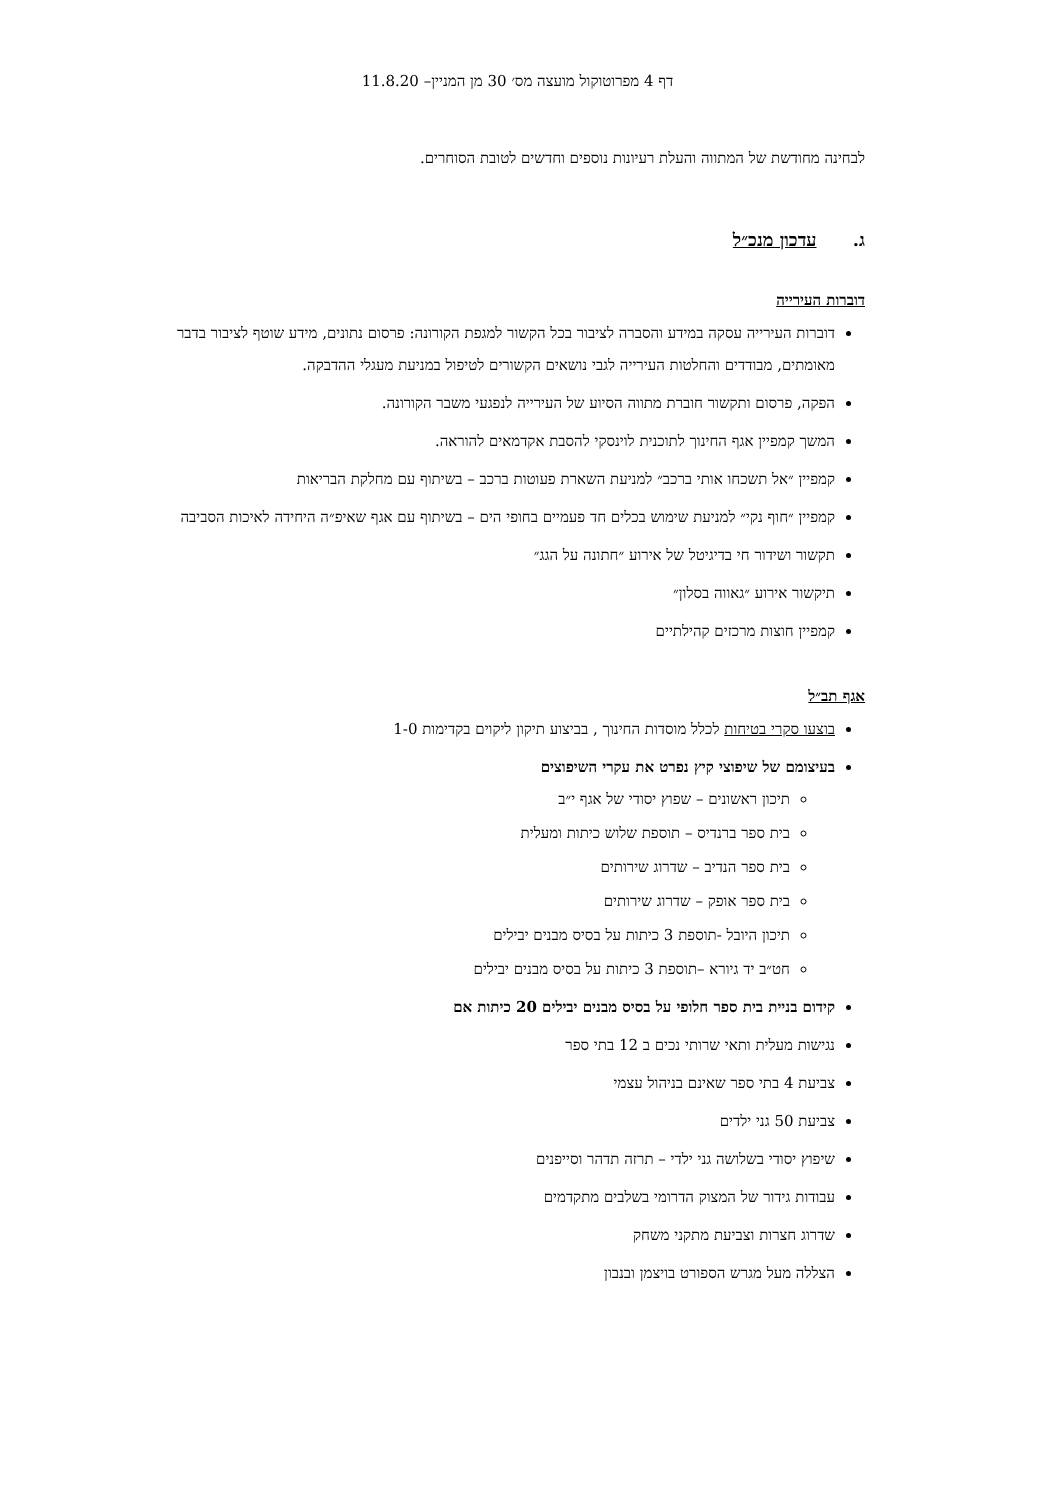דף 4 מפרוטוקול מועצה מס׳ 30 מן המניין– 11.8.20
לבחינה מחודשת של המתווה והעלת רעיונות נוספים וחדשים לטובת הסוחרים.
ג. עדכון מנכ״ל
דוברות העירייה
דוברות העירייה עסקה במידע והסברה לציבור בכל הקשור למגפת הקורונה: פרסום נתונים, מידע שוטף לציבור בדבר מאומתים, מבודדים והחלטות העירייה לגבי נושאים הקשורים לטיפול במניעת מעגלי ההדבקה.
הפקה, פרסום ותקשור חוברת מתווה הסיוע של העירייה לנפגעי משבר הקורונה.
המשך קמפיין אגף החינוך לתוכנית לוינסקי להסבת אקדמאים להוראה.
קמפיין ״אל תשכחו אותי ברכב״ למניעת השארת פעוטות ברכב – בשיתוף עם מחלקת הבריאות
קמפיין ״חוף נקי״ למניעת שימוש בכלים חד פעמיים בחופי הים – בשיתוף עם אגף שאיפ״ה היחידה לאיכות הסביבה
תקשור ושידור חי בדיגיטל של אירוע ״חתונה על הגג״
תיקשור אירוע ״גאווה בסלון״
קמפיין חוצות מרכזים קהילתיים
אגף תב״ל
בוצעו סקרי בטיחות לכלל מוסדות החינוך , בביצוע תיקון ליקוים בקדימות 1-0
בעיצומם של שיפוצי קיץ נפרט את עקרי השיפוצים
תיכון ראשונים – שפוץ יסודי של אגף י״ב
בית ספר ברנדיס – תוספת שלוש כיתות ומעלית
בית ספר הנדיב – שדרוג שירותים
בית ספר אופק – שדרוג שירותים
תיכון היובל -תוספת 3 כיתות על בסיס מבנים יבילים
חט״ב יד גיורא –תוספת 3 כיתות על בסיס מבנים יבילים
קידום בניית בית ספר חלופי על בסיס מבנים יבילים 20 כיתות אם
נגישות מעלית ותאי שרותי נכים ב 12 בתי ספר
צביעת 4 בתי ספר שאינם בניהול עצמי
צביעת 50 גני ילדים
שיפוץ יסודי בשלושה גני ילדי – תרזה תדהר וסייפנים
עבודות גידור של המצוק הדרומי בשלבים מתקדמים
שדרוג חצרות וצביעת מתקני משחק
הצללה מעל מגרש הספורט בויצמן ובנבון